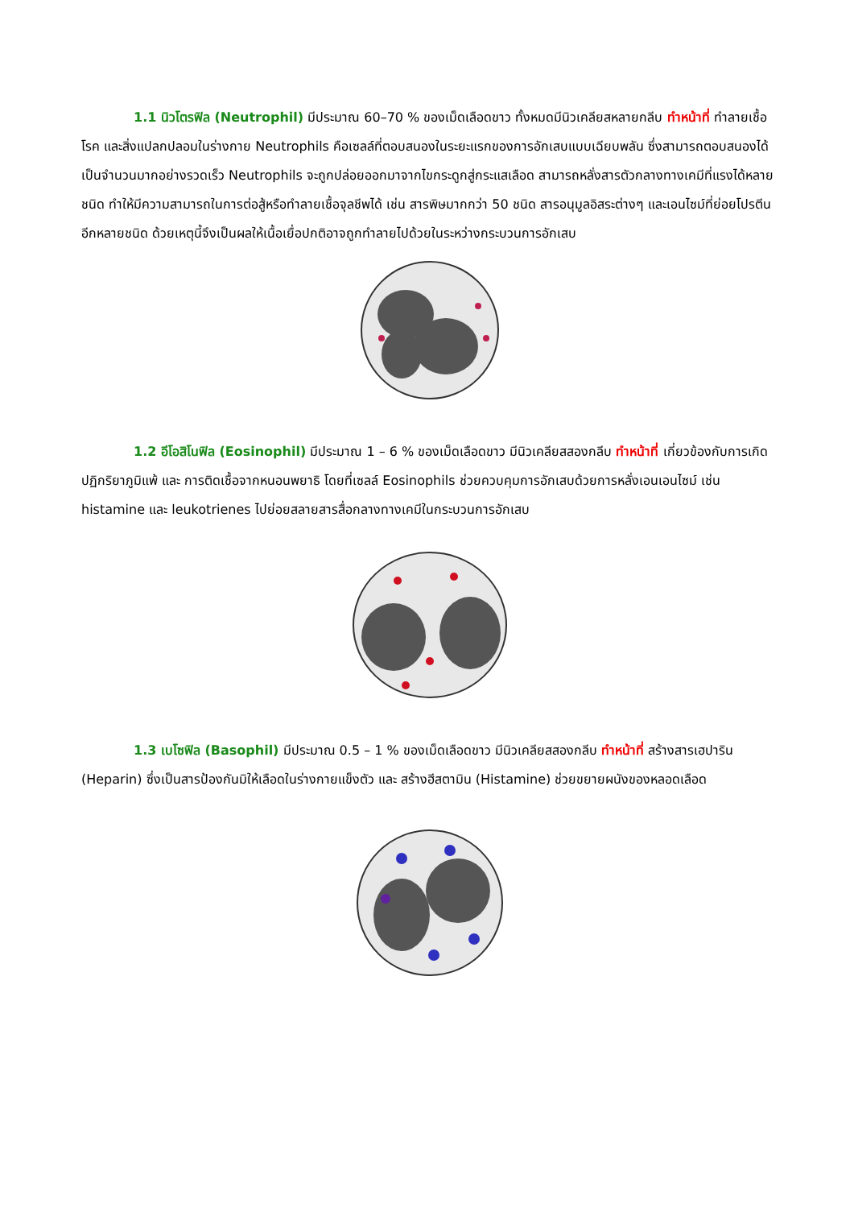1.1 นิวโตรฟิล (Neutrophil) มีประมาณ 60–70 % ของเม็ดเลือดขาว ทั้งหมดมีนิวเคลียสหลายกลีบ ทำหน้าที่ ทำลายเชื้อโรค และสิ่งแปลกปลอมในร่างกาย Neutrophils คือเซลล์ที่ตอบสนองในระยะแรกของการอักเสบแบบเฉียบพลัน ซึ่งสามารถตอบสนองได้เป็นจำนวนมากอย่างรวดเร็ว Neutrophils จะถูกปล่อยออกมาจากไขกระดูกสู่กระแสเลือด สามารถหลั่งสารตัวกลางทางเคมีที่แรงได้หลายชนิด ทำให้มีความสามารถในการต่อสู้หรือทำลายเชื้อจุลชีพได้ เช่น สารพิษมากกว่า 50 ชนิด สารอนุมูลอิสระต่างๆ และเอนไซม์ที่ย่อยโปรตีนอีกหลายชนิด ด้วยเหตุนี้จึงเป็นผลให้เนื้อเยื่อปกติอาจถูกทำลายไปด้วยในระหว่างกระบวนการอักเสบ
1.2 อีโอสิโนฟิล (Eosinophil) มีประมาณ 1 – 6 % ของเม็ดเลือดขาว มีนิวเคลียสสองกลีบ ทำหน้าที่ เกี่ยวข้องกับการเกิดปฏิกริยาภูมิแพ้ และ การติดเชื้อจากหนอนพยาธิ โดยที่เซลล์ Eosinophils ช่วยควบคุมการอักเสบด้วยการหลั่งเอนเอนไซม์ เช่น histamine และ leukotrienes ไปย่อยสลายสารสื่อกลางทางเคมีในกระบวนการอักเสบ
1.3 เบโซฟิล (Basophil) มีประมาณ 0.5 – 1 % ของเม็ดเลือดขาว มีนิวเคลียสสองกลีบ ทำหน้าที่ สร้างสารเฮปาริน (Heparin) ซึ่งเป็นสารป้องกันมิให้เลือดในร่างกายแข็งตัว และ สร้างฮีสตามิน (Histamine) ช่วยขยายผนังของหลอดเลือด